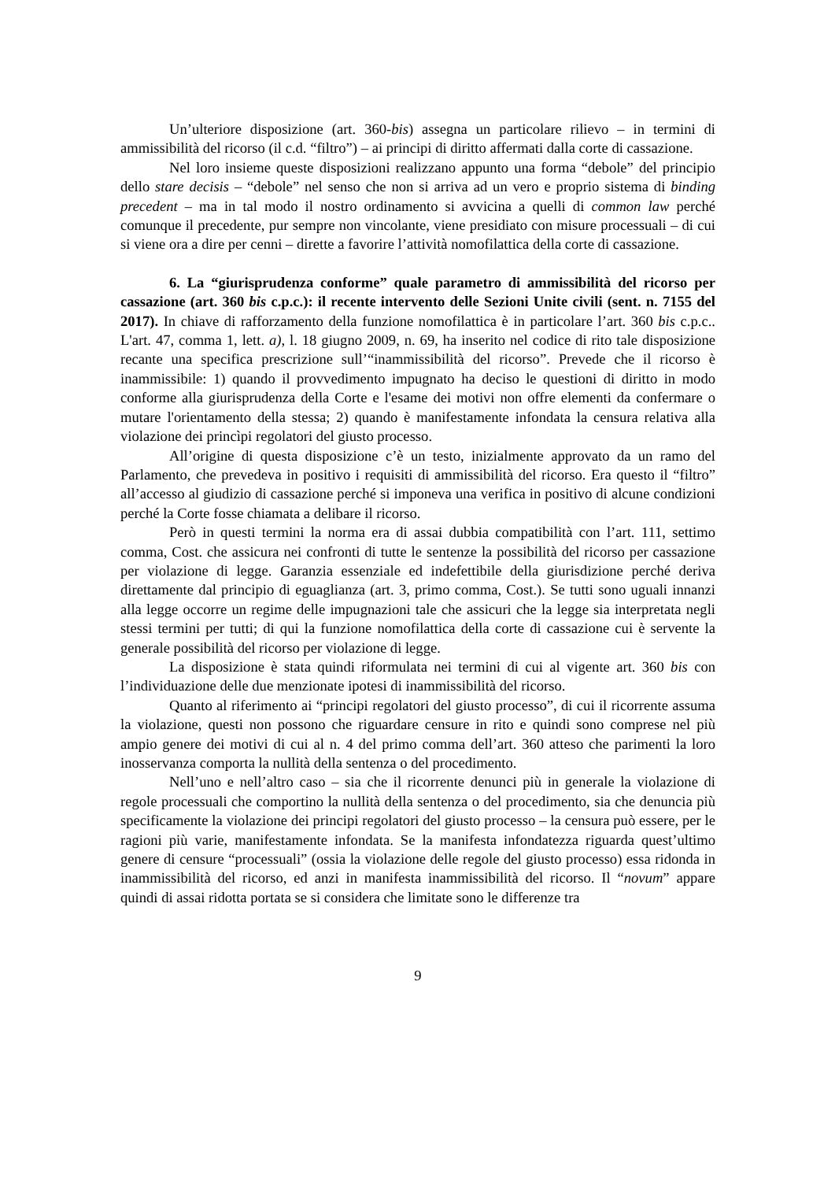Un’ulteriore disposizione (art. 360-bis) assegna un particolare rilievo – in termini di ammissibilità del ricorso (il c.d. “filtro”) – ai principi di diritto affermati dalla corte di cassazione.
Nel loro insieme queste disposizioni realizzano appunto una forma “debole” del principio dello stare decisis – “debole” nel senso che non si arriva ad un vero e proprio sistema di binding precedent – ma in tal modo il nostro ordinamento si avvicina a quelli di common law perché comunque il precedente, pur sempre non vincolante, viene presidiato con misure processuali – di cui si viene ora a dire per cenni – dirette a favorire l’attività nomofilattica della corte di cassazione.
6. La “giurisprudenza conforme” quale parametro di ammissibilità del ricorso per cassazione (art. 360 bis c.p.c.): il recente intervento delle Sezioni Unite civili (sent. n. 7155 del 2017). In chiave di rafforzamento della funzione nomofilattica è in particolare l’art. 360 bis c.p.c.. L'art. 47, comma 1, lett. a), l. 18 giugno 2009, n. 69, ha inserito nel codice di rito tale disposizione recante una specifica prescrizione sull’“inammissibilità del ricorso”. Prevede che il ricorso è inammissibile: 1) quando il provvedimento impugnato ha deciso le questioni di diritto in modo conforme alla giurisprudenza della Corte e l'esame dei motivi non offre elementi da confermare o mutare l'orientamento della stessa; 2) quando è manifestamente infondata la censura relativa alla violazione dei princìpi regolatori del giusto processo.
All’origine di questa disposizione c’è un testo, inizialmente approvato da un ramo del Parlamento, che prevedeva in positivo i requisiti di ammissibilità del ricorso. Era questo il “filtro” all’accesso al giudizio di cassazione perché si imponeva una verifica in positivo di alcune condizioni perché la Corte fosse chiamata a delibare il ricorso.
Però in questi termini la norma era di assai dubbia compatibilità con l’art. 111, settimo comma, Cost. che assicura nei confronti di tutte le sentenze la possibilità del ricorso per cassazione per violazione di legge. Garanzia essenziale ed indefettibile della giurisdizione perché deriva direttamente dal principio di eguaglianza (art. 3, primo comma, Cost.). Se tutti sono uguali innanzi alla legge occorre un regime delle impugnazioni tale che assicuri che la legge sia interpretata negli stessi termini per tutti; di qui la funzione nomofilattica della corte di cassazione cui è servente la generale possibilità del ricorso per violazione di legge.
La disposizione è stata quindi riformulata nei termini di cui al vigente art. 360 bis con l’individuazione delle due menzionate ipotesi di inammissibilità del ricorso.
Quanto al riferimento ai “principi regolatori del giusto processo”, di cui il ricorrente assuma la violazione, questi non possono che riguardare censure in rito e quindi sono comprese nel più ampio genere dei motivi di cui al n. 4 del primo comma dell’art. 360 atteso che parimenti la loro inosservanza comporta la nullità della sentenza o del procedimento.
Nell’uno e nell’altro caso – sia che il ricorrente denunci più in generale la violazione di regole processuali che comportino la nullità della sentenza o del procedimento, sia che denuncia più specificamente la violazione dei principi regolatori del giusto processo – la censura può essere, per le ragioni più varie, manifestamente infondata. Se la manifesta infondatezza riguarda quest’ultimo genere di censure “processuali” (ossia la violazione delle regole del giusto processo) essa ridonda in inammissibilità del ricorso, ed anzi in manifesta inammissibilità del ricorso. Il “novum” appare quindi di assai ridotta portata se si considera che limitate sono le differenze tra
9